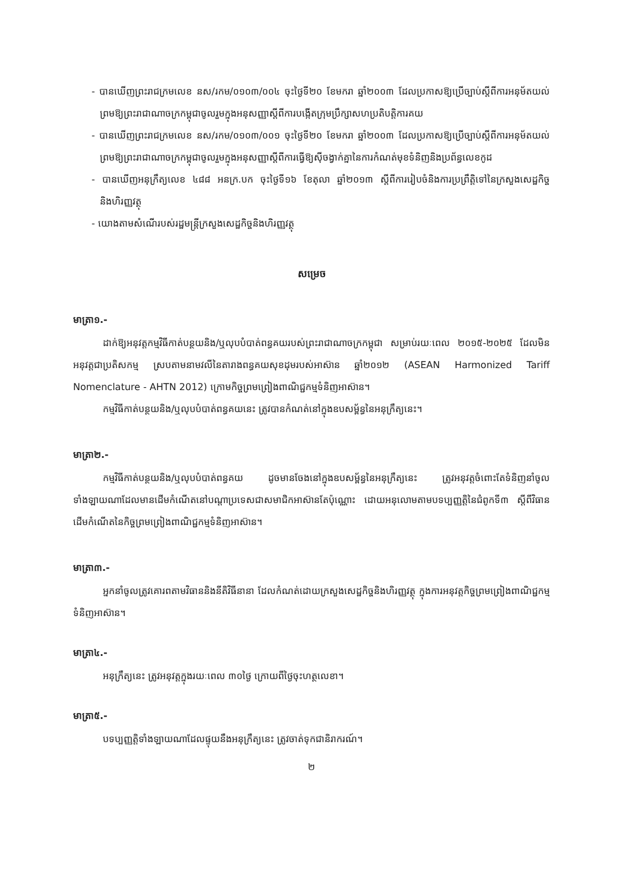- បានឃើញព្រះរាជក្រមលេខ នស/រកម/០១០៣/០០៤ ចុះថ្ងៃទី២០ ខែមករា ឆ្នាំ២០០៣ ដែលប្រកាសឱ្យប្រើច្បាប់ស្តីពីការអនុម័តយល់ព្រមឱ្យព្រះរាជាណាចក្រកម្ពុជាចូលរួមក្នុងអនុសញ្ញាស្តីពីការបង្កើតក្រុមប្រឹក្សាសហប្រតិបត្តិការគយ
- បានឃើញព្រះរាជក្រមលេខ នស/រកម/០១០៣/០០១ ចុះថ្ងៃទី២០ ខែមករា ឆ្នាំ២០០៣ ដែលប្រកាសឱ្យប្រើច្បាប់ស្តីពីការអនុម័តយល់ព្រមឱ្យព្រះរាជាណាចក្រកម្ពុជាចូលរួមក្នុងអនុសញ្ញាស្តីពីការធ្វើឱ្យស៊ីចង្វាក់គ្នានៃការកំណត់មុខទំនិញនិងប្រព័ន្ធលេខកូដ
- បានឃើញអនុក្រឹត្យលេខ ៤៨៨ អនក្រ.បក ចុះថ្ងៃទី១៦ ខែតុលា ឆ្នាំ២០១៣ ស្តីពីការរៀបចំនិងការប្រព្រឹត្តិទៅនៃក្រសួងសេដ្ឋកិច្ចនិងហិរញ្ញវត្ថុ
- យោងតាមសំណើរបស់រដ្ឋមន្ត្រីក្រសួងសេដ្ឋកិច្ចនិងហិរញ្ញវត្ថុ
សម្រេច
មាត្រា១.-
ដាក់ឱ្យអនុវត្តកម្មវិធីកាត់បន្ថយនិង/ឬលុបបំបាត់ពន្ធគយរបស់ព្រះរាជាណាចក្រកម្ពុជា សម្រាប់រយៈពេល ២០១៥-២០២៥ ដែលមិនអនុវត្តជាប្រតិសកម្ម ស្របតាមនាមវលីនៃតារាងពន្ធគយសុខដុមរបស់អាស៊ាន ឆ្នាំ២០១២ (ASEAN Harmonized Tariff Nomenclature - AHTN 2012) ក្រោមកិច្ចព្រមព្រៀងពាណិជ្ជកម្មទំនិញអាស៊ាន។
កម្មវិធីកាត់បន្ថយនិង/ឬលុបបំបាត់ពន្ធគយនេះ ត្រូវបានកំណត់នៅក្នុងឧបសម្ព័ន្ធនៃអនុក្រឹត្យនេះ។
មាត្រា២.-
កម្មវិធីកាត់បន្ថយនិង/ឬលុបបំបាត់ពន្ធគយ ដូចមានចែងនៅក្នុងឧបសម្ព័ន្ធនៃអនុក្រឹត្យនេះ ត្រូវអនុវត្តចំពោះតែទំនិញនាំចូលទាំងឡាយណាដែលមានដើមកំណើតនៅបណ្តាប្រទេសជាសមាជិកអាស៊ានតែប៉ុណ្ណោះ ដោយអនុលោមតាមបទប្បញ្ញត្តិនៃជំពូកទី៣ ស្តីពីវិធានដើមកំណើតនៃកិច្ចព្រមព្រៀងពាណិជ្ជកម្មទំនិញអាស៊ាន។
មាត្រា៣.-
អ្នកនាំចូលត្រូវគោរពតាមវិធាននិងនីតិវិធីនានា ដែលកំណត់ដោយក្រសួងសេដ្ឋកិច្ចនិងហិរញ្ញវត្ថុ ក្នុងការអនុវត្តកិច្ចព្រមព្រៀងពាណិជ្ជកម្មទំនិញអាស៊ាន។
មាត្រា៤.-
អនុក្រឹត្យនេះ ត្រូវអនុវត្តក្នុងរយៈពេល ៣០ថ្ងៃ ក្រោយពីថ្ងៃចុះហត្ថលេខា។
មាត្រា៥.-
បទប្បញ្ញត្តិទាំងឡាយណាដែលផ្ទុយនឹងអនុក្រឹត្យនេះ ត្រូវចាត់ទុកជានិរាករណ៍។
២